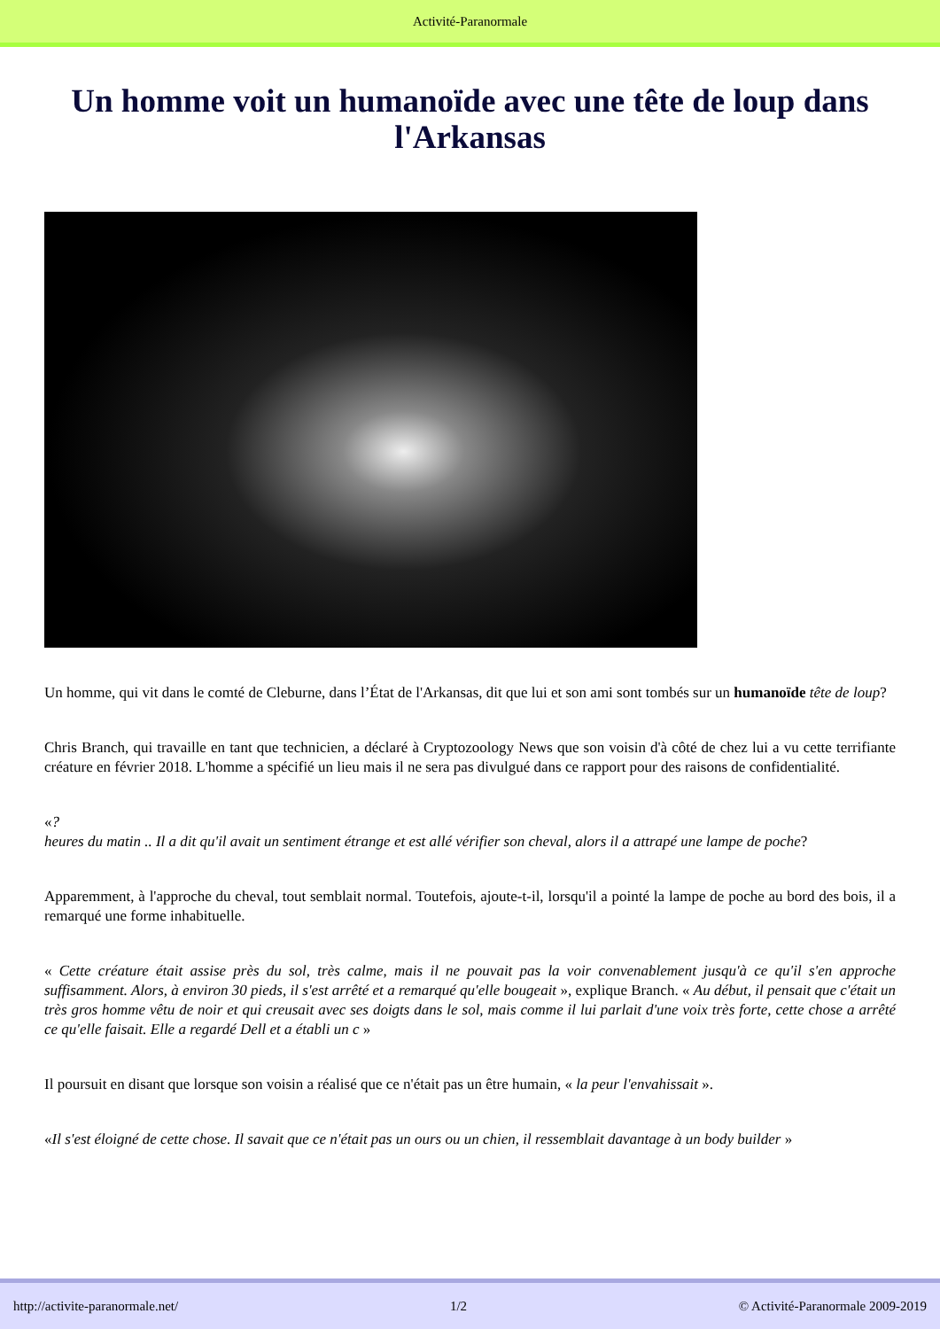Activité-Paranormale
Un homme voit un humanoïde avec une tête de loup dans l'Arkansas
Un homme, qui vit dans le comté de Cleburne, dans l’État de l'Arkansas, dit que lui et son ami sont tombés sur un humanoïde tête de loup?
Chris Branch, qui travaille en tant que technicien, a déclaré à Cryptozoology News que son voisin d'à côté de chez lui a vu cette terrifiante créature en février 2018. L'homme a spécifié un lieu mais il ne sera pas divulgué dans ce rapport pour des raisons de confidentialité.
«?
heures du matin .. Il a dit qu'il avait un sentiment étrange et est allé vérifier son cheval, alors il a attrapé une lampe de poche?
Apparemment, à l'approche du cheval, tout semblait normal. Toutefois, ajoute-t-il, lorsqu'il a pointé la lampe de poche au bord des bois, il a remarqué une forme inhabituelle.
« Cette créature était assise près du sol, très calme, mais il ne pouvait pas la voir convenablement jusqu'à ce qu'il s'en approche suffisamment. Alors, à environ 30 pieds, il s'est arrêté et a remarqué qu'elle bougeait », explique Branch. « Au début, il pensait que c'était un très gros homme vêtu de noir et qui creusait avec ses doigts dans le sol, mais comme il lui parlait d'une voix très forte, cette chose a arrêté ce qu'elle faisait. Elle a regardé Dell et a établi un c »
Il poursuit en disant que lorsque son voisin a réalisé que ce n'était pas un être humain, « la peur l'envahissait ».
«Il s'est éloigné de cette chose. Il savait que ce n'était pas un ours ou un chien, il ressemblait davantage à un body builder »
http://activite-paranormale.net/ 1/2 © Activité-Paranormale 2009-2019